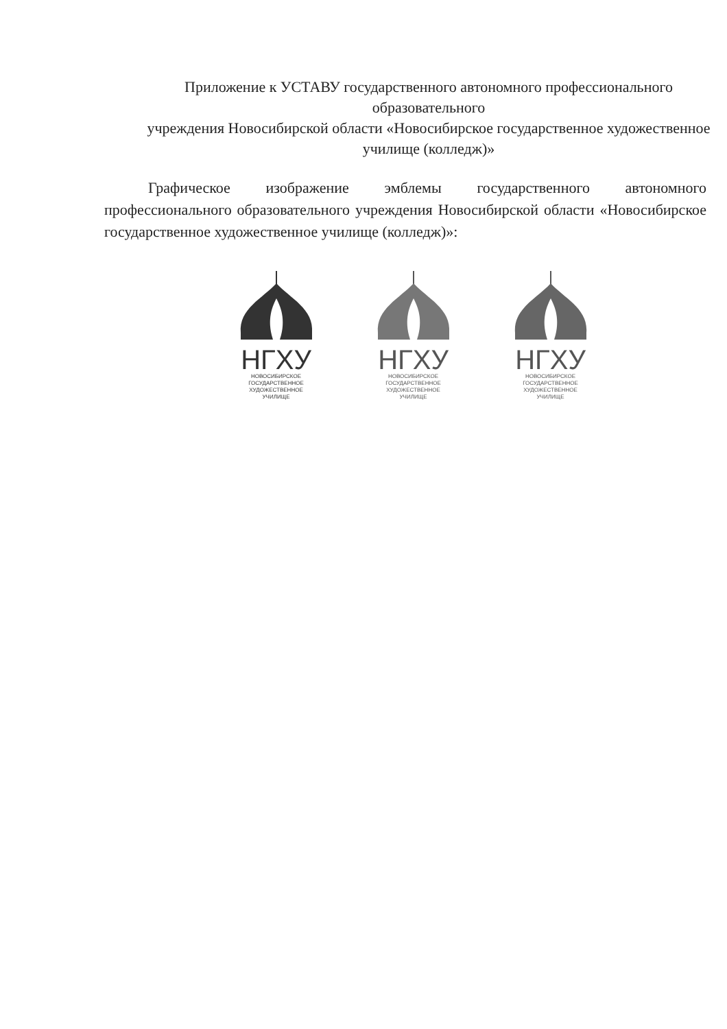Приложение к УСТАВУ государственного автономного профессионального образовательного
учреждения Новосибирской области «Новосибирское государственное художественное училище (колледж)»
Графическое изображение эмблемы государственного автономного профессионального образовательного учреждения Новосибирской области «Новосибирское государственное художественное училище (колледж)»:
НГХУ
НОВОСИБИРСКОЕ
ГОСУДАРСТВЕННОЕ
ХУДОЖЕСТВЕННОЕ
УЧИЛИЩЕ
НГХУ
НОВОСИБИРСКОЕ
ГОСУДАРСТВЕННОЕ
ХУДОЖЕСТВЕННОЕ
УЧИЛИЩЕ
НГХУ
НОВОСИБИРСКОЕ
ГОСУДАРСТВЕННОЕ
ХУДОЖЕСТВЕННОЕ
УЧИЛИЩЕ